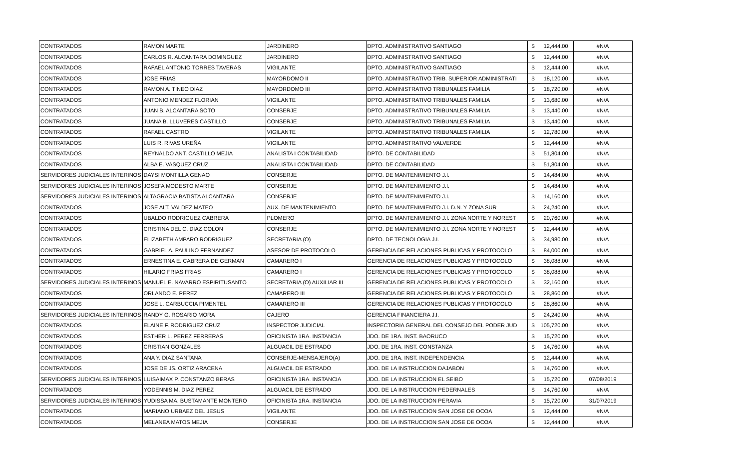| CONTRATADOS | RAMON MARTE | JARDINERO | DPTO. ADMINISTRATIVO SANTIAGO | $ | 12,444.00 | #N/A |
| CONTRATADOS | CARLOS R. ALCANTARA DOMINGUEZ | JARDINERO | DPTO. ADMINISTRATIVO SANTIAGO | $ | 12,444.00 | #N/A |
| CONTRATADOS | RAFAEL ANTONIO TORRES TAVERAS | VIGILANTE | DPTO. ADMINISTRATIVO SANTIAGO | $ | 12,444.00 | #N/A |
| CONTRATADOS | JOSE FRIAS | MAYORDOMO II | DPTO. ADMINISTRATIVO TRIB. SUPERIOR ADMINISTRATI | $ | 18,120.00 | #N/A |
| CONTRATADOS | RAMON A. TINEO DIAZ | MAYORDOMO III | DPTO. ADMINISTRATIVO TRIBUNALES FAMILIA | $ | 18,720.00 | #N/A |
| CONTRATADOS | ANTONIO MENDEZ FLORIAN | VIGILANTE | DPTO. ADMINISTRATIVO TRIBUNALES FAMILIA | $ | 13,680.00 | #N/A |
| CONTRATADOS | JUAN B. ALCANTARA SOTO | CONSERJE | DPTO. ADMINISTRATIVO TRIBUNALES FAMILIA | $ | 13,440.00 | #N/A |
| CONTRATADOS | JUANA B. LLUVERES CASTILLO | CONSERJE | DPTO. ADMINISTRATIVO TRIBUNALES FAMILIA | $ | 13,440.00 | #N/A |
| CONTRATADOS | RAFAEL CASTRO | VIGILANTE | DPTO. ADMINISTRATIVO TRIBUNALES FAMILIA | $ | 12,780.00 | #N/A |
| CONTRATADOS | LUIS R. RIVAS UREÑA | VIGILANTE | DPTO. ADMINISTRATIVO VALVERDE | $ | 12,444.00 | #N/A |
| CONTRATADOS | REYNALDO ANT. CASTILLO MEJIA | ANALISTA I CONTABILIDAD | DPTO. DE CONTABILIDAD | $ | 51,804.00 | #N/A |
| CONTRATADOS | ALBA E. VASQUEZ CRUZ | ANALISTA I CONTABILIDAD | DPTO. DE CONTABILIDAD | $ | 51,804.00 | #N/A |
| SERVIDORES JUDICIALES INTERINOS | DAYSI MONTILLA GENAO | CONSERJE | DPTO. DE MANTENIMIENTO J.I. | $ | 14,484.00 | #N/A |
| SERVIDORES JUDICIALES INTERINOS | JOSEFA MODESTO MARTE | CONSERJE | DPTO. DE MANTENIMIENTO J.I. | $ | 14,484.00 | #N/A |
| SERVIDORES JUDICIALES INTERINOS | ALTAGRACIA BATISTA ALCANTARA | CONSERJE | DPTO. DE MANTENIMIENTO J.I. | $ | 14,160.00 | #N/A |
| CONTRATADOS | JOSE ALT. VALDEZ MATEO | AUX. DE MANTENIMIENTO | DPTO. DE MANTENIMIENTO J.I. D.N. Y ZONA SUR | $ | 24,240.00 | #N/A |
| CONTRATADOS | UBALDO RODRIGUEZ CABRERA | PLOMERO | DPTO. DE MANTENIMIENTO J.I. ZONA NORTE Y NOREST | $ | 20,760.00 | #N/A |
| CONTRATADOS | CRISTINA DEL C. DIAZ COLON | CONSERJE | DPTO. DE MANTENIMIENTO J.I. ZONA NORTE Y NOREST | $ | 12,444.00 | #N/A |
| CONTRATADOS | ELIZABETH AMPARO RODRIGUEZ | SECRETARIA (O) | DPTO. DE TECNOLOGIA J.I. | $ | 34,980.00 | #N/A |
| CONTRATADOS | GABRIEL A. PAULINO FERNANDEZ | ASESOR DE PROTOCOLO | GERENCIA DE RELACIONES PUBLICAS Y PROTOCOLO | $ | 84,000.00 | #N/A |
| CONTRATADOS | ERNESTINA E. CABRERA DE GERMAN | CAMARERO I | GERENCIA DE RELACIONES PUBLICAS Y PROTOCOLO | $ | 38,088.00 | #N/A |
| CONTRATADOS | HILARIO FRIAS FRIAS | CAMARERO I | GERENCIA DE RELACIONES PUBLICAS Y PROTOCOLO | $ | 38,088.00 | #N/A |
| SERVIDORES JUDICIALES INTERINOS | MANUEL E. NAVARRO ESPIRITUSANTO | SECRETARIA (O) AUXILIAR III | GERENCIA DE RELACIONES PUBLICAS Y PROTOCOLO | $ | 32,160.00 | #N/A |
| CONTRATADOS | ORLANDO E. PEREZ | CAMARERO III | GERENCIA DE RELACIONES PUBLICAS Y PROTOCOLO | $ | 28,860.00 | #N/A |
| CONTRATADOS | JOSE L. CARBUCCIA PIMENTEL | CAMARERO III | GERENCIA DE RELACIONES PUBLICAS Y PROTOCOLO | $ | 28,860.00 | #N/A |
| SERVIDORES JUDICIALES INTERINOS | RANDY G. ROSARIO MORA | CAJERO | GERENCIA FINANCIERA J.I. | $ | 24,240.00 | #N/A |
| CONTRATADOS | ELAINE F. RODRIGUEZ CRUZ | INSPECTOR JUDICIAL | INSPECTORIA GENERAL DEL CONSEJO DEL PODER JUD | $ | 105,720.00 | #N/A |
| CONTRATADOS | ESTHER L. PEREZ FERRERAS | OFICINISTA 1RA. INSTANCIA | JDO. DE 1RA. INST. BAORUCO | $ | 15,720.00 | #N/A |
| CONTRATADOS | CRISTIAN GONZALES | ALGUACIL DE ESTRADO | JDO. DE 1RA. INST. CONSTANZA | $ | 14,760.00 | #N/A |
| CONTRATADOS | ANA Y. DIAZ SANTANA | CONSERJE-MENSAJERO(A) | JDO. DE 1RA. INST. INDEPENDENCIA | $ | 12,444.00 | #N/A |
| CONTRATADOS | JOSE DE JS. ORTIZ ARACENA | ALGUACIL DE ESTRADO | JDO. DE LA INSTRUCCION DAJABON | $ | 14,760.00 | #N/A |
| SERVIDORES JUDICIALES INTERINOS | LUISAIMAX P. CONSTANZO BERAS | OFICINISTA 1RA. INSTANCIA | JDO. DE LA INSTRUCCION EL SEIBO | $ | 15,720.00 | 07/08/2019 |
| CONTRATADOS | YODENNIS M. DIAZ PEREZ | ALGUACIL DE ESTRADO | JDO. DE LA INSTRUCCION PEDERNALES | $ | 14,760.00 | #N/A |
| SERVIDORES JUDICIALES INTERINOS | YUDISSA MA. BUSTAMANTE MONTERO | OFICINISTA 1RA. INSTANCIA | JDO. DE LA INSTRUCCION PERAVIA | $ | 15,720.00 | 31/07/2019 |
| CONTRATADOS | MARIANO URBAEZ DEL JESUS | VIGILANTE | JDO. DE LA INSTRUCCION SAN JOSE DE OCOA | $ | 12,444.00 | #N/A |
| CONTRATADOS | MELANEA MATOS MEJIA | CONSERJE | JDO. DE LA INSTRUCCION SAN JOSE DE OCOA | $ | 12,444.00 | #N/A |